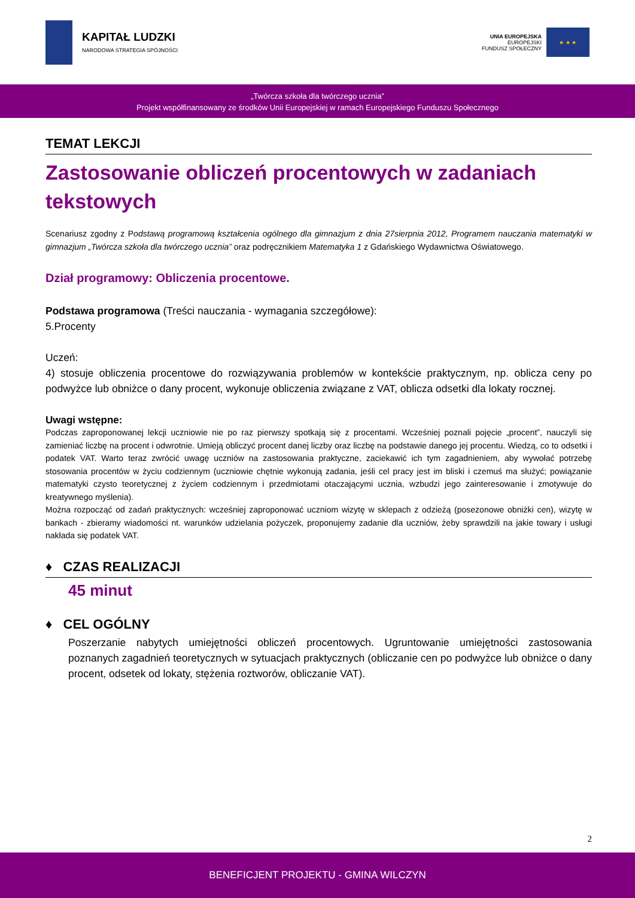KAPITAŁ LUDZKI
NARODOWA STRATEGIA SPÓJNOŚCI
UNIA EUROPEJSKA
EUROPEJSKI
FUNDUSZ SPOŁECZNY
★ ★ ★
„Twórcza szkoła dla twórczego ucznia”
Projekt współfinansowany ze środków Unii Europejskiej w ramach Europejskiego Funduszu Społecznego
TEMAT LEKCJI
Zastosowanie obliczeń procentowych w zadaniach tekstowych
Scenariusz zgodny z Podstawą programową kształcenia ogólnego dla gimnazjum z dnia 27sierpnia 2012, Programem nauczania matematyki w gimnazjum „Twórcza szkoła dla twórczego ucznia” oraz podręcznikiem Matematyka 1 z Gdańskiego Wydawnictwa Oświatowego.
Dział programowy: Obliczenia procentowe.
Podstawa programowa (Treści nauczania - wymagania szczegółowe):
5.Procenty
Uczeń:
4) stosuje obliczenia procentowe do rozwiązywania problemów w kontekście praktycznym, np. oblicza ceny po podwyżce lub obniżce o dany procent, wykonuje obliczenia związane z VAT, oblicza odsetki dla lokaty rocznej.
Uwagi wstępne:
Podczas zaproponowanej lekcji uczniowie nie po raz pierwszy spotkają się z procentami. Wcześniej poznali pojęcie „procent”, nauczyli się zamieniać liczbę na procent i odwrotnie. Umieją obliczyć procent danej liczby oraz liczbę na podstawie danego jej procentu. Wiedzą, co to odsetki i podatek VAT. Warto teraz zwrócić uwagę uczniów na zastosowania praktyczne, zaciekawić ich tym zagadnieniem, aby wywołać potrzebę stosowania procentów w życiu codziennym (uczniowie chętnie wykonują zadania, jeśli cel pracy jest im bliski i czemuś ma służyć; powiązanie matematyki czysto teoretycznej z życiem codziennym i przedmiotami otaczającymi ucznia, wzbudzi jego zainteresowanie i zmotywuje do kreatywnego myślenia).
Można rozpocząć od zadań praktycznych: wcześniej zaproponować uczniom wizytę w sklepach z odzieżą (posezonowe obniżki cen), wizytę w bankach - zbieramy wiadomości nt. warunków udzielania pożyczek, proponujemy zadanie dla uczniów, żeby sprawdzili na jakie towary i usługi nakłada się podatek VAT.
♦ CZAS REALIZACJI
45 minut
♦ CEL OGÓLNY
Poszerzanie nabytych umiejętności obliczeń procentowych. Ugruntowanie umiejętności zastosowania poznanych zagadnień teoretycznych w sytuacjach praktycznych (obliczanie cen po podwyżce lub obniżce o dany procent, odsetek od lokaty, stężenia roztworów, obliczanie VAT).
2
BENEFICJENT PROJEKTU - GMINA WILCZYN